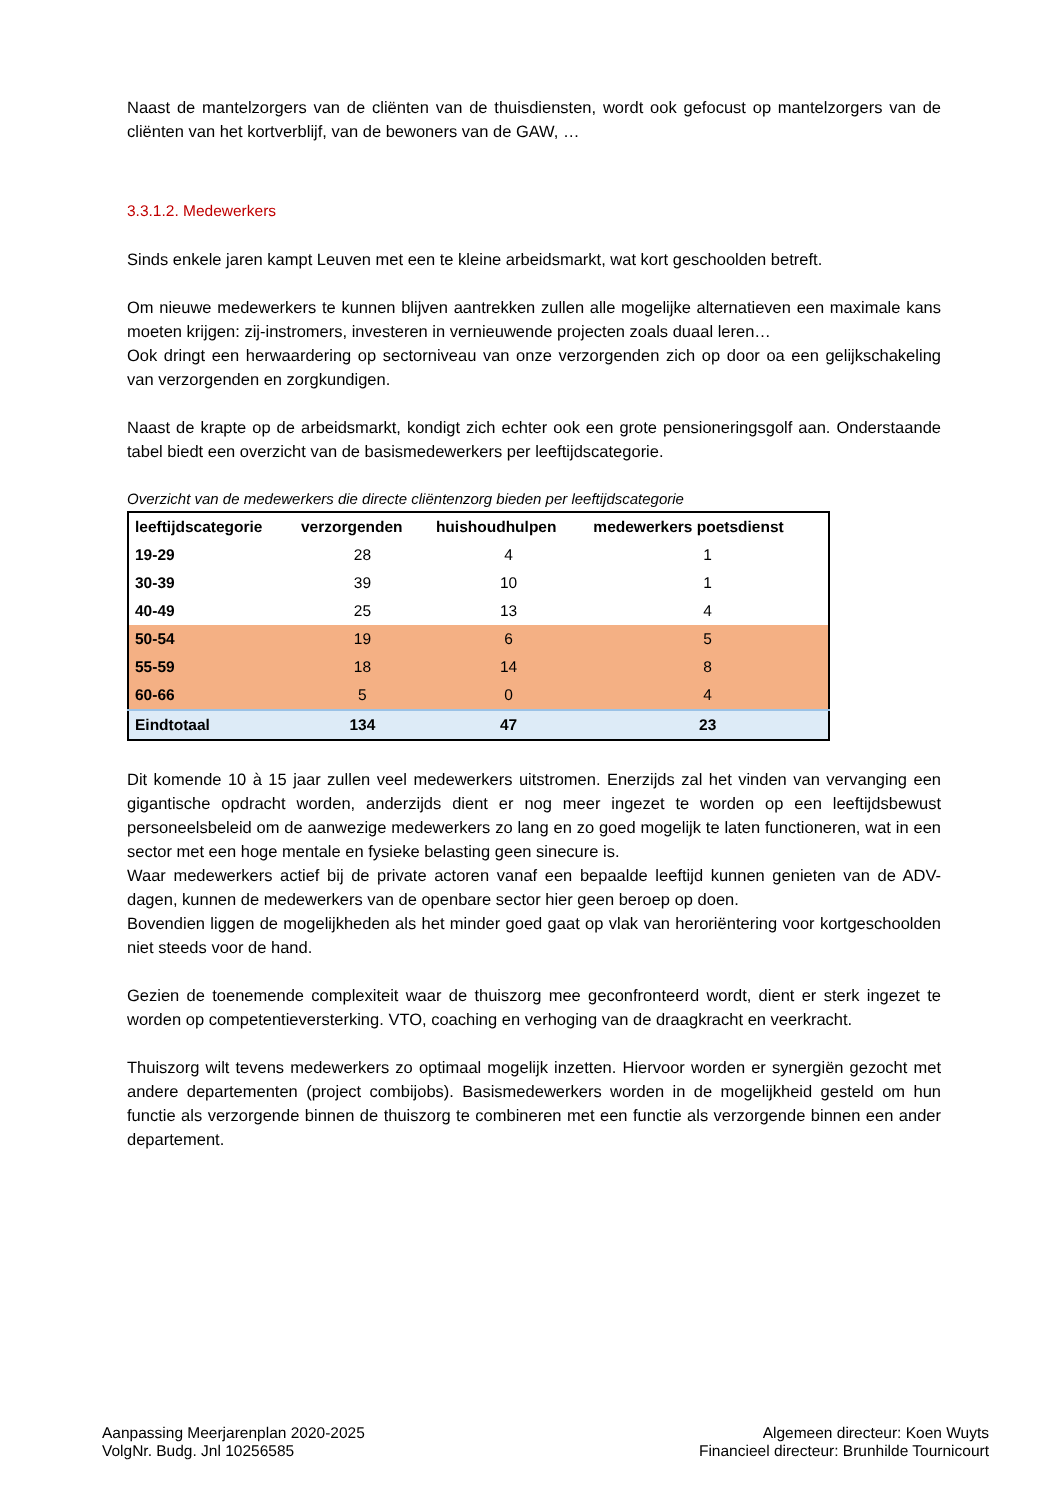Naast de mantelzorgers van de cliënten van de thuisdiensten, wordt ook gefocust op mantelzorgers van de cliënten van het kortverblijf, van de bewoners van de GAW, …
3.3.1.2. Medewerkers
Sinds enkele jaren kampt Leuven met een te kleine arbeidsmarkt, wat kort geschoolden betreft.
Om nieuwe medewerkers te kunnen blijven aantrekken zullen alle mogelijke alternatieven een maximale kans moeten krijgen: zij-instromers, investeren in vernieuwende projecten zoals duaal leren…
Ook dringt een herwaardering op sectorniveau van onze verzorgenden zich op door oa een gelijkschakeling van verzorgenden en zorgkundigen.
Naast de krapte op de arbeidsmarkt, kondigt zich echter ook een grote pensioneringsgolf aan. Onderstaande tabel biedt een overzicht van de basismedewerkers per leeftijdscategorie.
Overzicht van de medewerkers die directe cliëntenzorg bieden per leeftijdscategorie
| leeftijdscategorie | verzorgenden | huishoudhulpen | medewerkers poetsdienst |
| --- | --- | --- | --- |
| 19-29 | 28 | 4 | 1 |
| 30-39 | 39 | 10 | 1 |
| 40-49 | 25 | 13 | 4 |
| 50-54 | 19 | 6 | 5 |
| 55-59 | 18 | 14 | 8 |
| 60-66 | 5 | 0 | 4 |
| Eindtotaal | 134 | 47 | 23 |
Dit komende 10 à 15 jaar zullen veel medewerkers uitstromen. Enerzijds zal het vinden van vervanging een gigantische opdracht worden, anderzijds dient er nog meer ingezet te worden op een leeftijdsbewust personeelsbeleid om de aanwezige medewerkers zo lang en zo goed mogelijk te laten functioneren, wat in een sector met een hoge mentale en fysieke belasting geen sinecure is.
Waar medewerkers actief bij de private actoren vanaf een bepaalde leeftijd kunnen genieten van de ADV-dagen, kunnen de medewerkers van de openbare sector hier geen beroep op doen.
Bovendien liggen de mogelijkheden als het minder goed gaat op vlak van heroriëntering voor kortgeschoolden niet steeds voor de hand.
Gezien de toenemende complexiteit waar de thuiszorg mee geconfronteerd wordt, dient er sterk ingezet te worden op competentieversterking. VTO, coaching en verhoging van de draagkracht en veerkracht.
Thuiszorg wilt tevens medewerkers zo optimaal mogelijk inzetten. Hiervoor worden er synergiën gezocht met andere departementen (project combijobs). Basismedewerkers worden in de mogelijkheid gesteld om hun functie als verzorgende binnen de thuiszorg te combineren met een functie als verzorgende binnen een ander departement.
Aanpassing Meerjarenplan 2020-2025
VolgNr. Budg. Jnl 10256585
Algemeen directeur: Koen Wuyts
Financieel directeur: Brunhilde Tournicourt